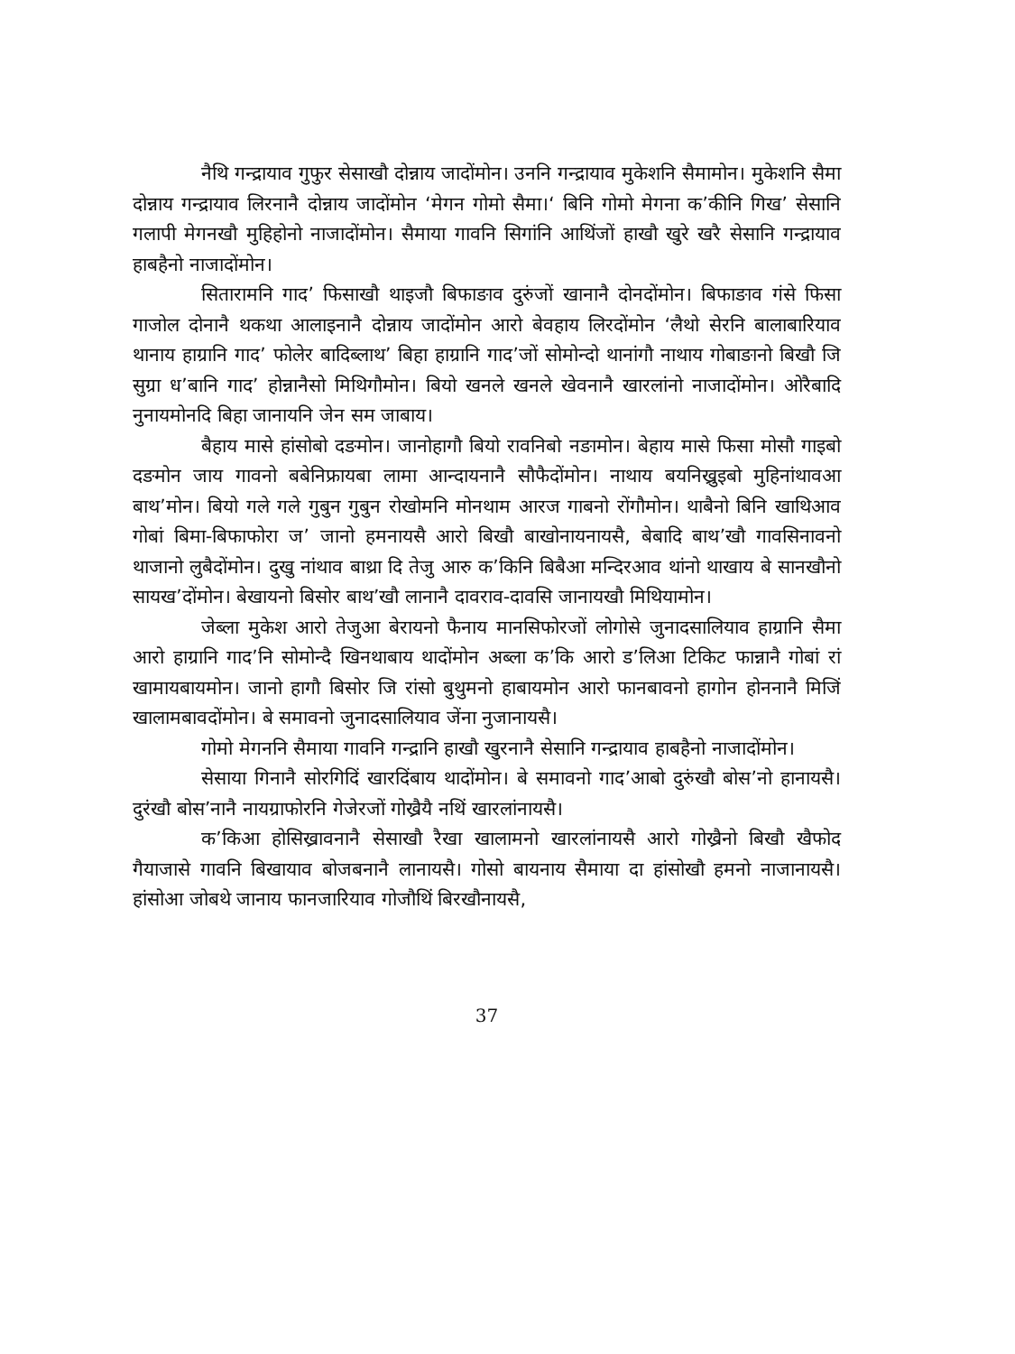नैथि गन्द्रायाव गुफुर सेसाखौ दोन्नाय जादोंमोन। उननि गन्द्रायाव मुकेशनि सैमामोन। मुकेशनि सैमा दोन्नाय गन्द्रायाव लिरनानै दोन्नाय जादोंमोन ‘मेगन गोमो सैमा।‘ बिनि गोमो मेगना क’कीनि गिख’ सेसानि गलापी मेगनखौ मुहिहोनो नाजादोंमोन। सैमाया गावनि सिगांनि आथिंजों हाखौ खुरे खरै सेसानि गन्द्रायाव हाबहैनो नाजादोंमोन।
सितारामनि गाद’ फिसाखौ थाइजौ बिफाङाव दुरुंजों खानानै दोनदोंमोन। बिफाङाव गंसे फिसा गाजोल दोनानै थकथा आलाइनानै दोन्नाय जादोंमोन आरो बेवहाय लिरदोंमोन ‘लैथो सेरनि बालाबारियाव थानाय हाग्रानि गाद’ फोलेर बादिब्लाथ’ बिहा हाग्रानि गाद’जों सोमोन्दो थानांगौ नाथाय गोबाङानो बिखौ जि सुग्रा ध’बानि गाद’ होन्नानैसो मिथिगौमोन। बियो खनले खनले खेवनानै खारलांनो नाजादोंमोन। ओरैबादि नुनायमोनदि बिहा जानायनि जेन सम जाबाय।
बैहाय मासे हांसोबो दङमोन। जानोहागौ बियो रावनिबो नङामोन। बेहाय मासे फिसा मोसौ गाइबो दङमोन जाय गावनो बबेनिफ्रायबा लामा आन्दायनानै सौफैदोंमोन। नाथाय बयनिख्रुइबो मुहिनांथावआ बाथ’मोन। बियो गले गले गुबुन गुबुन रोखोमनि मोनथाम आरज गाबनो रोंगौमोन। थाबैनो बिनि खाथिआव गोबां बिमा-बिफाफोरा ज’ जानो हमनायसै आरो बिखौ बाखोनायनायसै, बेबादि बाथ’खौ गावसिनावनो थाजानो लुबैदोंमोन। दुखु नांथाव बाथ्रा दि तेजु आरु क’किनि बिबैआ मन्दिरआव थांनो थाखाय बे सानखौनो सायख’दोंमोन। बेखायनो बिसोर बाथ’खौ लानानै दावराव-दावसि जानायखौ मिथियामोन।
जेब्ला मुकेश आरो तेजुआ बेरायनो फैनाय मानसिफोरजों लोगोसे जुनादसालियाव हाग्रानि सैमा आरो हाग्रानि गाद’नि सोमोन्दै खिनथाबाय थादोंमोन अब्ला क’कि आरो ड’लिआ टिकिट फान्नानै गोबां रां खामायबायमोन। जानो हागौ बिसोर जि रांसो बुथुमनो हाबायमोन आरो फानबावनो हागोन होननानै मिजिं खालामबावदोंमोन। बे समावनो जुनादसालियाव जेंना नुजानायसै।
गोमो मेगननि सैमाया गावनि गन्द्रानि हाखौ खुरनानै सेसानि गन्द्रायाव हाबहैनो नाजादोंमोन।
सेसाया गिनानै सोरगिदिं खारदिंबाय थादोंमोन। बे समावनो गाद’आबो दुरुंखौ बोस’नो हानायसै। दुरंखौ बोस’नानै नायग्राफोरनि गेजेरजों गोख्रैयै नथिं खारलांनायसै।
क’किआ होसिख्रावनानै सेसाखौ रैखा खालामनो खारलांनायसै आरो गोख्रैनो बिखौ खैफोद गैयाजासे गावनि बिखायाव बोजबनानै लानायसै। गोसो बायनाय सैमाया दा हांसोखौ हमनो नाजानायसै। हांसोआ जोबथे जानाय फानजारियाव गोजौथिं बिरखौनायसै,
37